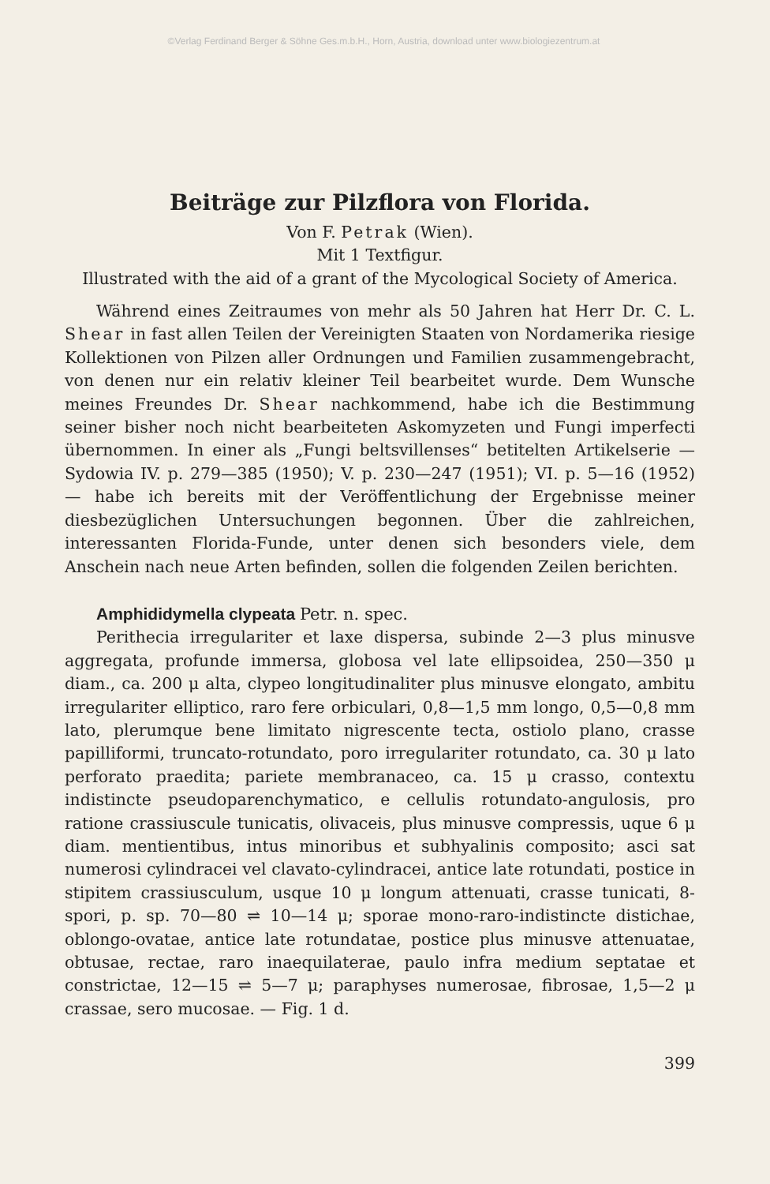©Verlag Ferdinand Berger & Söhne Ges.m.b.H., Horn, Austria, download unter www.biologiezentrum.at
Beiträge zur Pilzflora von Florida.
Von F. Petrak (Wien).
Mit 1 Textfigur.
Illustrated with the aid of a grant of the Mycological Society of America.
Während eines Zeitraumes von mehr als 50 Jahren hat Herr Dr. C. L. Shear in fast allen Teilen der Vereinigten Staaten von Nordamerika riesige Kollektionen von Pilzen aller Ordnungen und Familien zusammengebracht, von denen nur ein relativ kleiner Teil bearbeitet wurde. Dem Wunsche meines Freundes Dr. Shear nachkommend, habe ich die Bestimmung seiner bisher noch nicht bearbeiteten Askomyzeten und Fungi imperfecti übernommen. In einer als „Fungi beltsvillenses“ betitelten Artikelserie — Sydowia IV. p. 279—385 (1950); V. p. 230—247 (1951); VI. p. 5—16 (1952) — habe ich bereits mit der Veröffentlichung der Ergebnisse meiner diesbezüglichen Untersuchungen begonnen. Über die zahlreichen, interessanten Florida-Funde, unter denen sich besonders viele, dem Anschein nach neue Arten befinden, sollen die folgenden Zeilen berichten.
Amphididymella clypeata Petr. n. spec.
Perithecia irregulariter et laxe dispersa, subinde 2—3 plus minusve aggregata, profunde immersa, globosa vel late ellipsoidea, 250—350 μ diam., ca. 200 μ alta, clypeo longitudinaliter plus minusve elongato, ambitu irregulariter elliptico, raro fere orbiculari, 0,8—1,5 mm longo, 0,5—0,8 mm lato, plerumque bene limitato nigrescente tecta, ostiolo plano, crasse papilliformi, truncato-rotundato, poro irregulariter rotundato, ca. 30 μ lato perforato praedita; pariete membranaceo, ca. 15 μ crasso, contextu indistincte pseudoparenchymatico, e cellulis rotundato-angulosis, pro ratione crassiuscule tunicatis, olivaceis, plus minusve compressis, uque 6 μ diam. mentientibus, intus minoribus et subhyalinis composito; asci sat numerosi cylindracei vel clavato-cylindracei, antice late rotundati, postice in stipitem crassiusculum, usque 10 μ longum attenuati, crasse tunicati, 8-spori, p. sp. 70—80 ⇌ 10—14 μ; sporae mono-raro-indistincte distichae, oblongo-ovatae, antice late rotundatae, postice plus minusve attenuatae, obtusae, rectae, raro inaequilaterae, paulo infra medium septatae et constrictae, 12—15 ⇌ 5—7 μ; paraphyses numerosae, fibrosae, 1,5—2 μ crassae, sero mucosae. — Fig. 1 d.
399